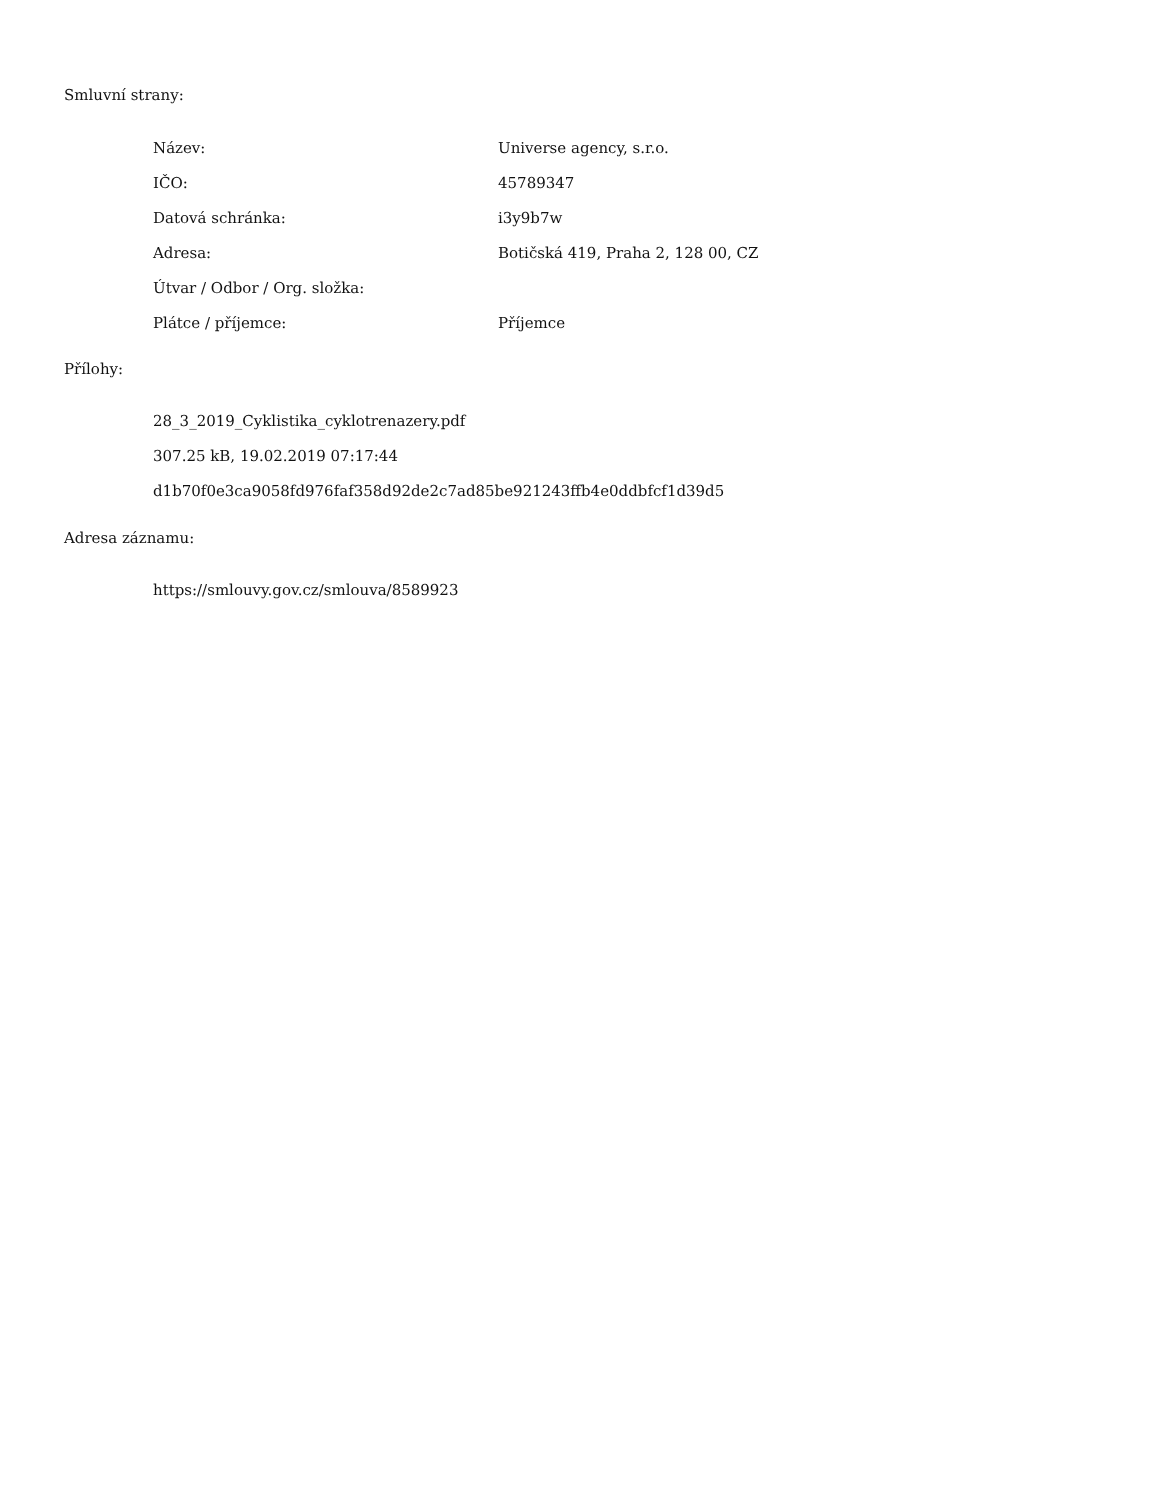Smluvní strany:
| Název: | Universe agency, s.r.o. |
| IČO: | 45789347 |
| Datová schránka: | i3y9b7w |
| Adresa: | Botičská 419, Praha 2, 128 00, CZ |
| Útvar / Odbor / Org. složka: | |
| Plátce / příjemce: | Příjemce |
Přílohy:
28_3_2019_Cyklistika_cyklotrenazery.pdf
307.25 kB, 19.02.2019 07:17:44
d1b70f0e3ca9058fd976faf358d92de2c7ad85be921243ffb4e0ddbfcf1d39d5
Adresa záznamu:
https://smlouvy.gov.cz/smlouva/8589923